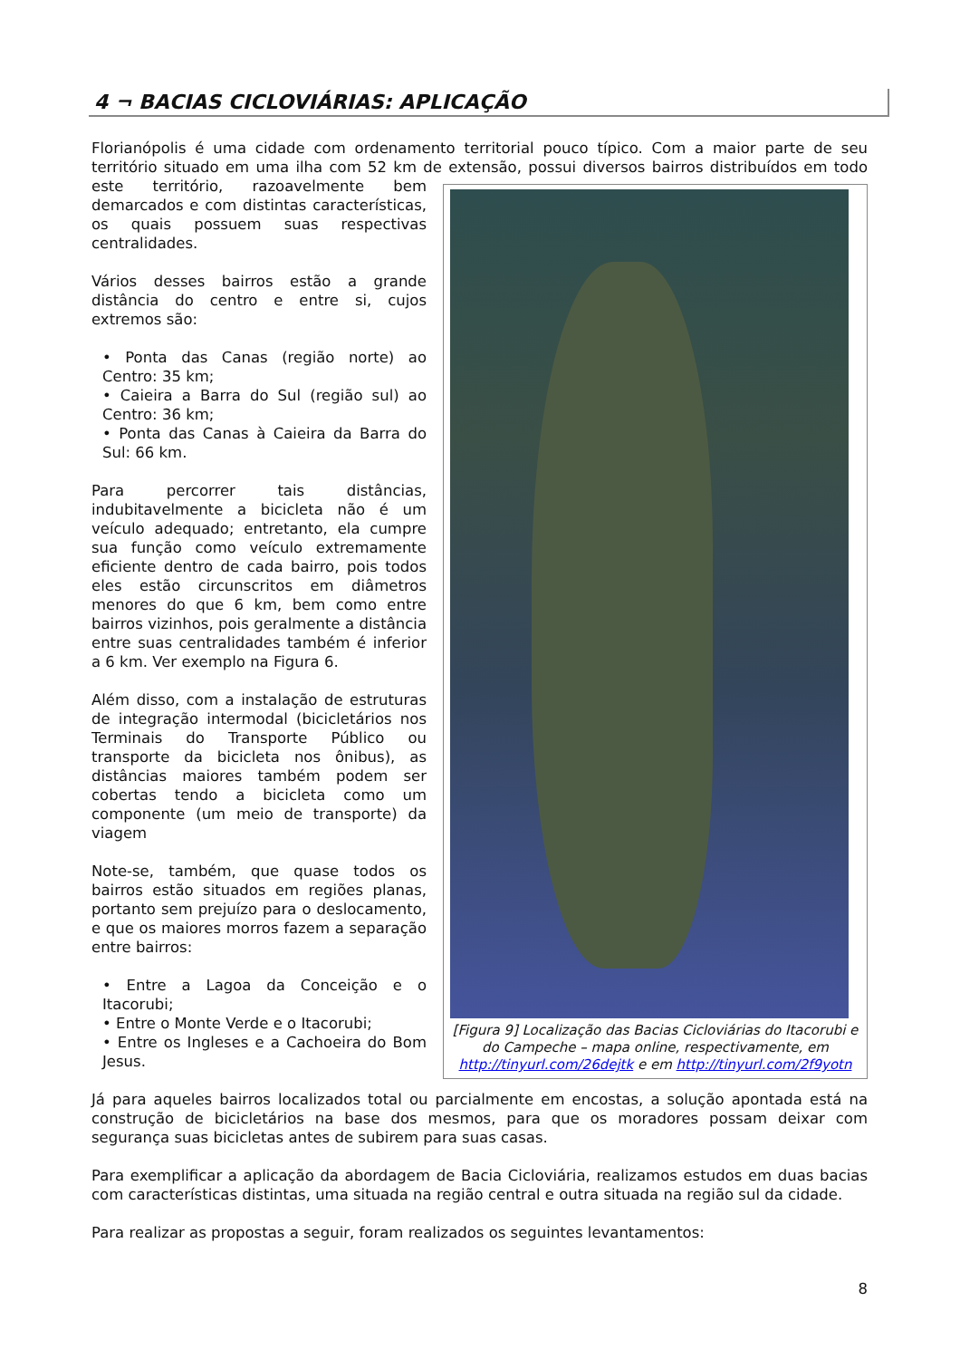4 ¬ BACIAS CICLOVIÁRIAS: APLICAÇÃO
Florianópolis é uma cidade com ordenamento territorial pouco típico. Com a maior parte de seu território situado em uma ilha com 52 km de extensão, possui diversos bairros distribuídos em [Figura 9] Localização das Bacias Cicloviárias do Itacorubi e do Campeche – mapa online, respectivamente, em http://tinyurl.com/26dejtk e em http://tinyurl.com/2f9yotn todo este território, razoavelmente bem demarcados e com distintas características, os quais possuem suas respectivas centralidades.
Vários desses bairros estão a grande distância do centro e entre si, cujos extremos são:
• Ponta das Canas (região norte) ao Centro: 35 km;
• Caieira a Barra do Sul (região sul) ao Centro: 36 km;
• Ponta das Canas à Caieira da Barra do Sul: 66 km.
Para percorrer tais distâncias, indubitavelmente a bicicleta não é um veículo adequado; entretanto, ela cumpre sua função como veículo extremamente eficiente dentro de cada bairro, pois todos eles estão circunscritos em diâmetros menores do que 6 km, bem como entre bairros vizinhos, pois geralmente a distância entre suas centralidades também é inferior a 6 km. Ver exemplo na Figura 6.
Além disso, com a instalação de estruturas de integração intermodal (bicicletários nos Terminais do Transporte Público ou transporte da bicicleta nos ônibus), as distâncias maiores também podem ser cobertas tendo a bicicleta como um componente (um meio de transporte) da viagem
Note-se, também, que quase todos os bairros estão situados em regiões planas, portanto sem prejuízo para o deslocamento, e que os maiores morros fazem a separação entre bairros:
• Entre a Lagoa da Conceição e o Itacorubi;
• Entre o Monte Verde e o Itacorubi;
• Entre os Ingleses e a Cachoeira do Bom Jesus.
Já para aqueles bairros localizados total ou parcialmente em encostas, a solução apontada está na construção de bicicletários na base dos mesmos, para que os moradores possam deixar com segurança suas bicicletas antes de subirem para suas casas.
Para exemplificar a aplicação da abordagem de Bacia Cicloviária, realizamos estudos em duas bacias com características distintas, uma situada na região central e outra situada na região sul da cidade.
Para realizar as propostas a seguir, foram realizados os seguintes levantamentos:
8